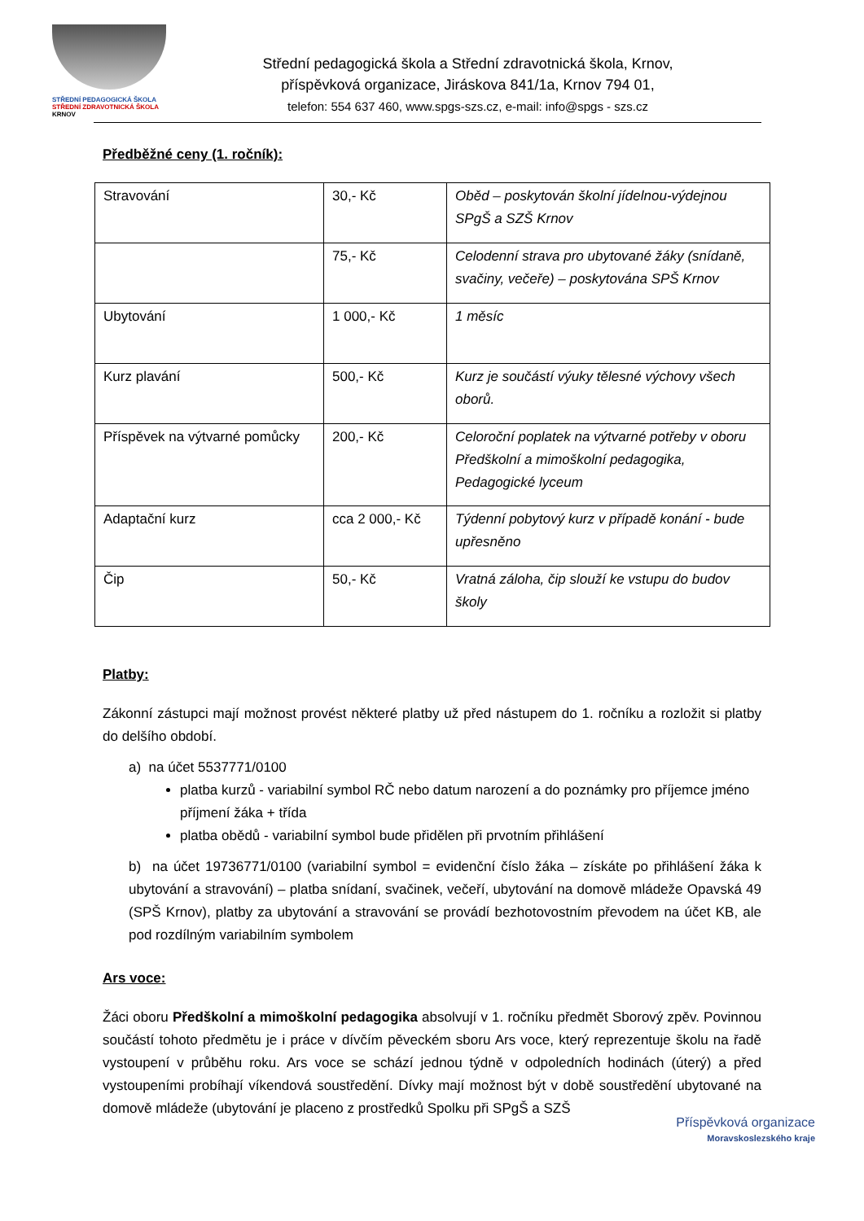STŘEDNÍ PEDAGOGICKÁ ŠKOLA
STŘEDNÍ ZDRAVOTNICKÁ ŠKOLA
KRNOV
Střední pedagogická škola a Střední zdravotnická škola, Krnov,
příspěvková organizace, Jiráskova 841/1a, Krnov 794 01,
telefon: 554 637 460, www.spgs-szs.cz, e-mail: info@spgs - szs.cz
Předběžné ceny (1. ročník):
| Stravování | 30,- Kč | Oběd – poskytován školní jídelnou-výdejnou SPgŠ a SZŠ Krnov |
| | 75,- Kč | Celodenní strava pro ubytované žáky (snídaně, svačiny, večeře) – poskytována SPŠ Krnov |
| Ubytování | 1 000,- Kč | 1 měsíc |
| Kurz plavání | 500,- Kč | Kurz je součástí výuky tělesné výchovy všech oborů. |
| Příspěvek na výtvarné pomůcky | 200,- Kč | Celoroční poplatek na výtvarné potřeby v oboru Předškolní a mimoškolní pedagogika, Pedagogické lyceum |
| Adaptační kurz | cca 2 000,- Kč | Týdenní pobytový kurz v případě konání - bude upřesněno |
| Čip | 50,- Kč | Vratná záloha, čip slouží ke vstupu do budov školy |
Platby:
Zákonní zástupci mají možnost provést některé platby už před nástupem do 1. ročníku a rozložit si platby do delšího období.
a) na účet 5537771/0100
platba kurzů - variabilní symbol RČ nebo datum narození a do poznámky pro příjemce jméno příjmení žáka + třída
platba obědů - variabilní symbol bude přidělen při prvotním přihlášení
b) na účet 19736771/0100 (variabilní symbol = evidenční číslo žáka – získáte po přihlášení žáka k ubytování a stravování) – platba snídaní, svačinek, večeří, ubytování na domově mládeže Opavská 49 (SPŠ Krnov), platby za ubytování a stravování se provádí bezhotovostním převodem na účet KB, ale pod rozdílným variabilním symbolem
Ars voce:
Žáci oboru Předškolní a mimoškolní pedagogika absolvují v 1. ročníku předmět Sborový zpěv. Povinnou součástí tohoto předmětu je i práce v dívčím pěveckém sboru Ars voce, který reprezentuje školu na řadě vystoupení v průběhu roku. Ars voce se schází jednou týdně v odpoledních hodinách (úterý) a před vystoupeními probíhají víkendová soustředění. Dívky mají možnost být v době soustředění ubytované na domově mládeže (ubytování je placeno z prostředků Spolku při SPgŠ a SZŠ
Příspěvková organizace
Moravskoslezského kraje